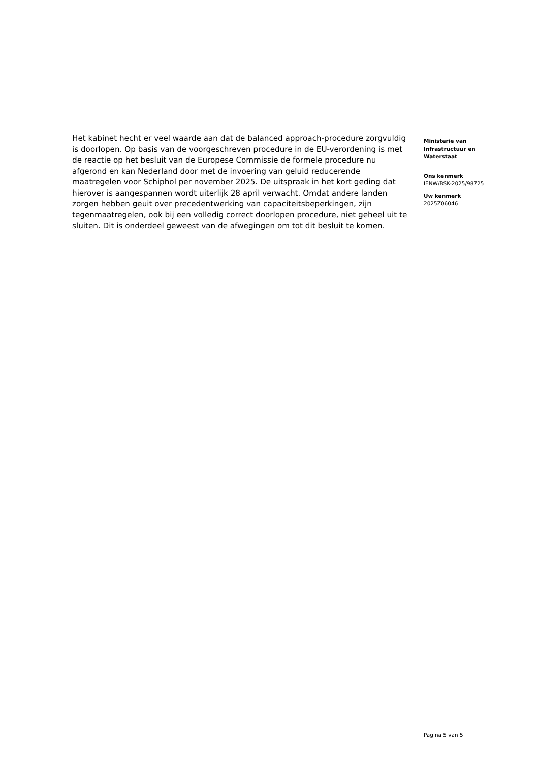Het kabinet hecht er veel waarde aan dat de balanced approach-procedure zorgvuldig is doorlopen. Op basis van de voorgeschreven procedure in de EU-verordening is met de reactie op het besluit van de Europese Commissie de formele procedure nu afgerond en kan Nederland door met de invoering van geluid reducerende maatregelen voor Schiphol per november 2025. De uitspraak in het kort geding dat hierover is aangespannen wordt uiterlijk 28 april verwacht. Omdat andere landen zorgen hebben geuit over precedentwerking van capaciteitsbeperkingen, zijn tegenmaatregelen, ook bij een volledig correct doorlopen procedure, niet geheel uit te sluiten. Dit is onderdeel geweest van de afwegingen om tot dit besluit te komen.
Ministerie van Infrastructuur en Waterstaat
Ons kenmerk
IENW/BSK-2025/98725
Uw kenmerk
2025Z06046
Pagina 5 van 5